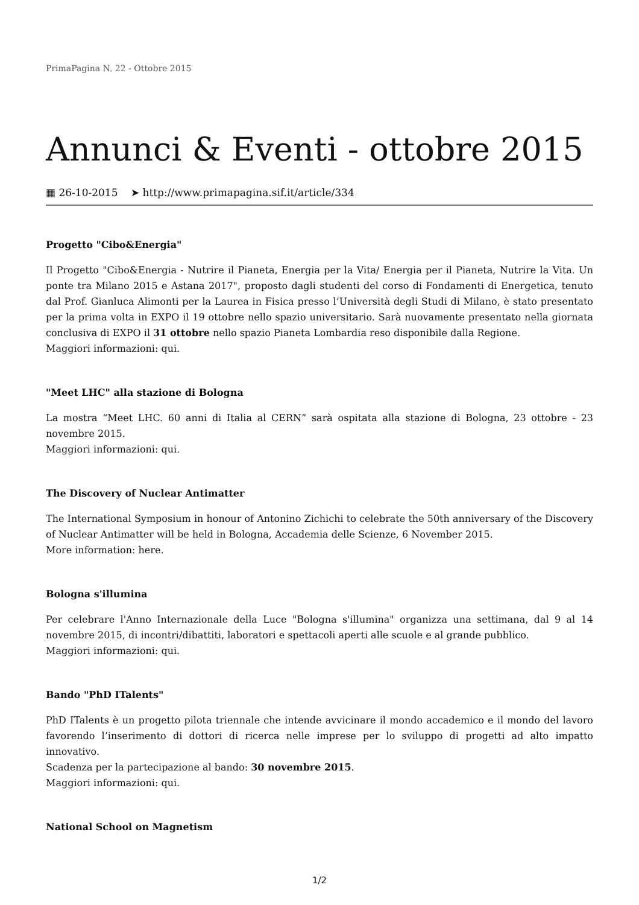PrimaPagina N. 22 - Ottobre 2015
Annunci & Eventi - ottobre 2015
▦ 26-10-2015 ➤ http://www.primapagina.sif.it/article/334
Progetto "Cibo&Energia"
Il Progetto "Cibo&Energia - Nutrire il Pianeta, Energia per la Vita/ Energia per il Pianeta, Nutrire la Vita. Un ponte tra Milano 2015 e Astana 2017", proposto dagli studenti del corso di Fondamenti di Energetica, tenuto dal Prof. Gianluca Alimonti per la Laurea in Fisica presso l’Università degli Studi di Milano, è stato presentato per la prima volta in EXPO il 19 ottobre nello spazio universitario. Sarà nuovamente presentato nella giornata conclusiva di EXPO il 31 ottobre nello spazio Pianeta Lombardia reso disponibile dalla Regione.
Maggiori informazioni: qui.
"Meet LHC" alla stazione di Bologna
La mostra “Meet LHC. 60 anni di Italia al CERN” sarà ospitata alla stazione di Bologna, 23 ottobre - 23 novembre 2015.
Maggiori informazioni: qui.
The Discovery of Nuclear Antimatter
The International Symposium in honour of Antonino Zichichi to celebrate the 50th anniversary of the Discovery of Nuclear Antimatter will be held in Bologna, Accademia delle Scienze, 6 November 2015.
More information: here.
Bologna s'illumina
Per celebrare l'Anno Internazionale della Luce "Bologna s'illumina" organizza una settimana, dal 9 al 14 novembre 2015, di incontri/dibattiti, laboratori e spettacoli aperti alle scuole e al grande pubblico.
Maggiori informazioni: qui.
Bando "PhD ITalents"
PhD ITalents è un progetto pilota triennale che intende avvicinare il mondo accademico e il mondo del lavoro favorendo l’inserimento di dottori di ricerca nelle imprese per lo sviluppo di progetti ad alto impatto innovativo.
Scadenza per la partecipazione al bando: 30 novembre 2015.
Maggiori informazioni: qui.
National School on Magnetism
1/2